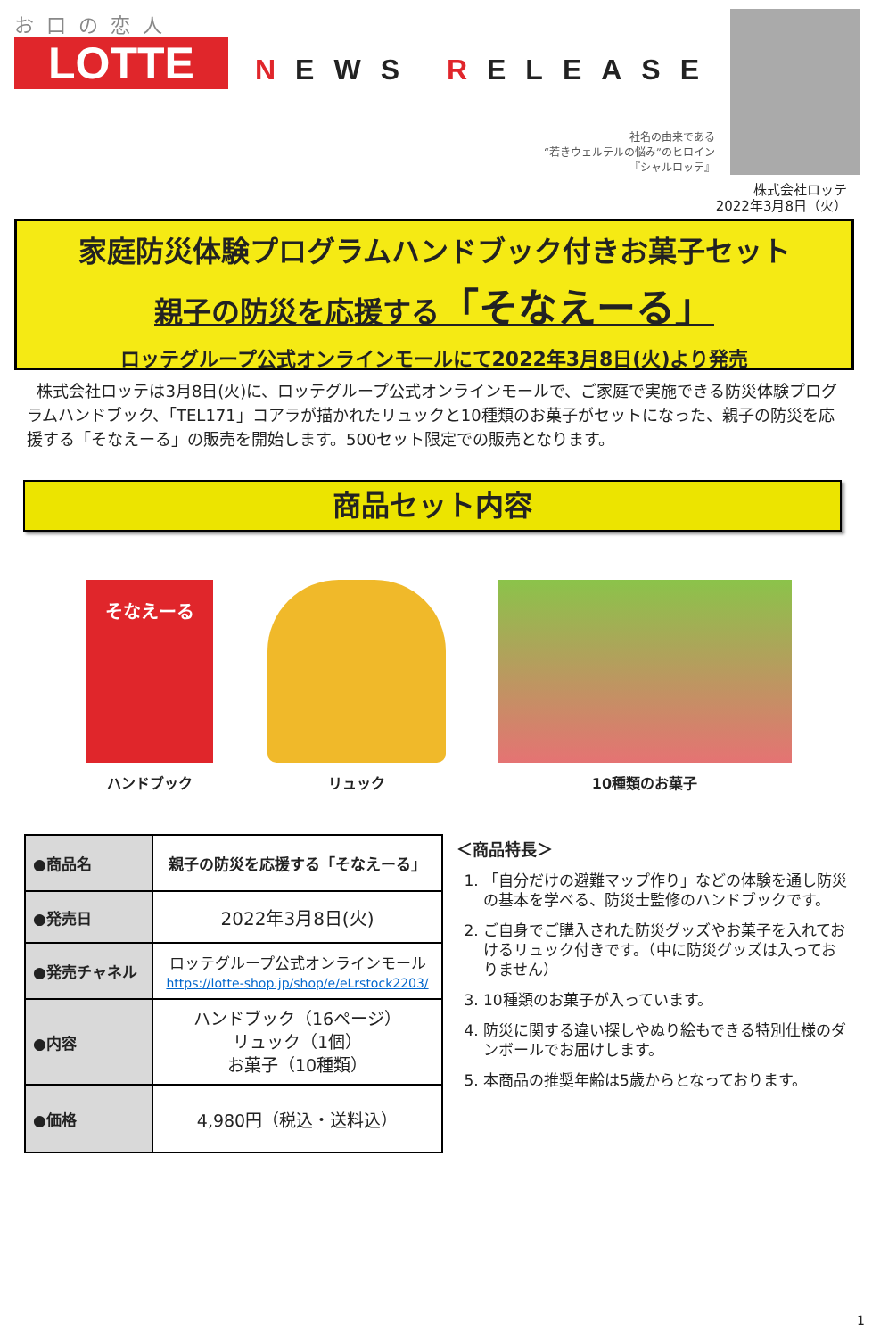お口の恋人
LOTTE
NEWS RELEASE
社名の由来である
“若きウェルテルの悩み”のヒロイン
『シャルロッテ』
株式会社ロッテ
2022年3月8日（火）
家庭防災体験プログラムハンドブック付きお菓子セット
親子の防災を応援する「そなえーる」
ロッテグループ公式オンラインモールにて2022年3月8日(火)より発売
株式会社ロッテは3月8日(火)に、ロッテグループ公式オンラインモールで、ご家庭で実施できる防災体験プログラムハンドブック、「TEL171」コアラが描かれたリュックと10種類のお菓子がセットになった、親子の防災を応援する「そなえーる」の販売を開始します。500セット限定での販売となります。
商品セット内容
そなえーる
ハンドブック
リュック 10種類のお菓子
| ●商品名 | 親子の防災を応援する「そなえーる」 |
| ●発売日 | 2022年3月8日(火) |
| ●発売チャネル | ロッテグループ公式オンラインモール https://lotte-shop.jp/shop/e/eLrstock2203/ |
| ●内容 | ハンドブック（16ページ） リュック（1個） お菓子（10種類） |
| ●価格 | 4,980円（税込・送料込） |
＜商品特長＞
1. 「自分だけの避難マップ作り」などの体験を通し防災の基本を学べる、防災士監修のハンドブックです。
2. ご自身でご購入された防災グッズやお菓子を入れておけるリュック付きです。（中に防災グッズは入っておりません）
3. 10種類のお菓子が入っています。
4. 防災に関する違い探しやぬり絵もできる特別仕様のダンボールでお届けします。
5. 本商品の推奨年齢は5歳からとなっております。
1